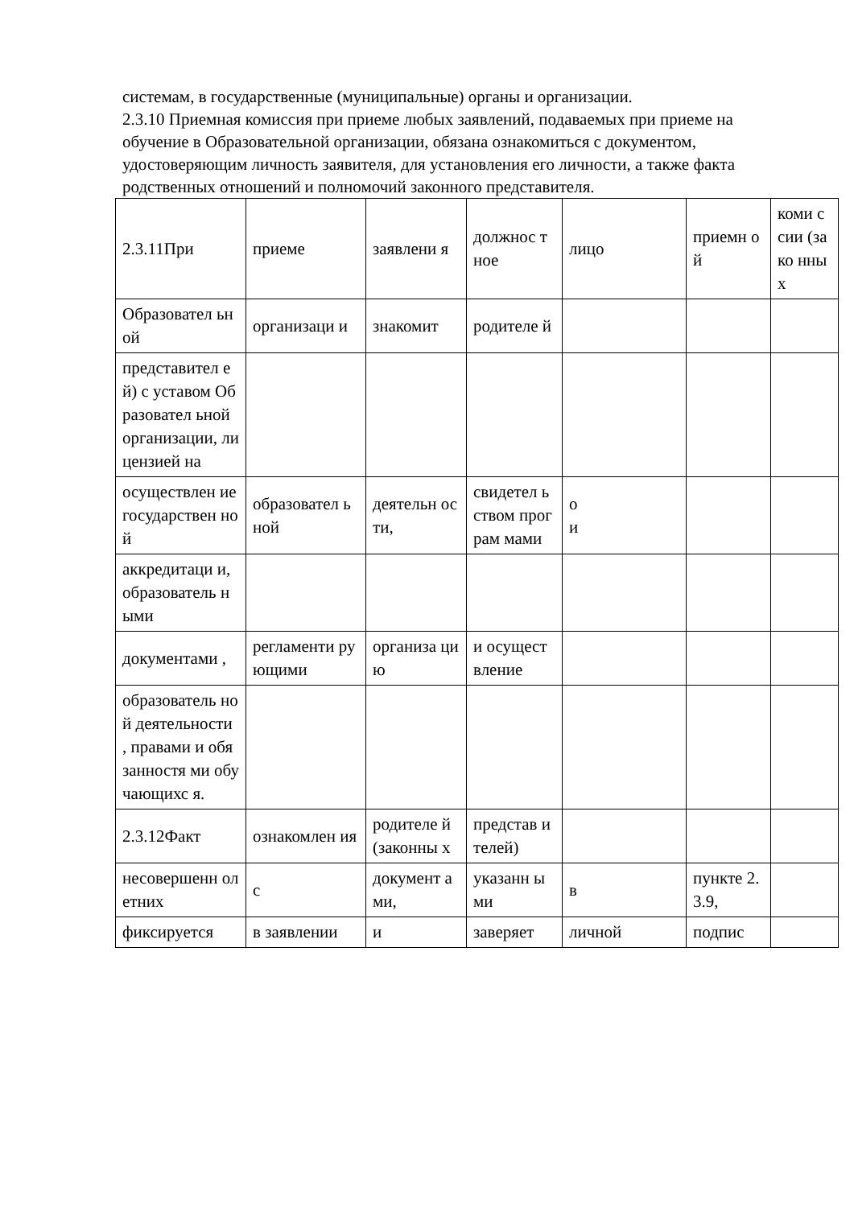системам, в государственные (муниципальные) органы и организации.
2.3.10 Приемная комиссия при приеме любых заявлений, подаваемых при приеме на обучение в Образовательной организации, обязана ознакомиться с документом, удостоверяющим личность заявителя, для установления его личности, а также факта родственных отношений и полномочий законного представителя.
| 2.3.11При | приеме | заявлени я | должнос тное | лицо | приемн ой | коми ссии (зако нных |
| Образовател ьной | организаци и | знакомит | родителе й | | | |
| представител ей) с уставом Образовател ьной организации, лицензией на | | | | | | |
| осуществлен ие государствен ной | образовател ьной | деятельн ости, | свидетел ьством програм мами | о и | | |
| аккредитаци и, образователь ными | | | | | | |
| документами , | регламенти рующими | организа цию | и осущест вление | | | |
| образователь ной деятельности , правами и обязанностя ми обучающихс я. | | | | | | |
| 2.3.12Факт | ознакомлен ия | родителе й (законны х | представ ителей) | | | |
| несовершенн олетних | с | документ ами, | указанн ыми | в | пункте 2.3.9, | |
| фиксируется | в заявлении | и | заверяет | личной | подпис | |